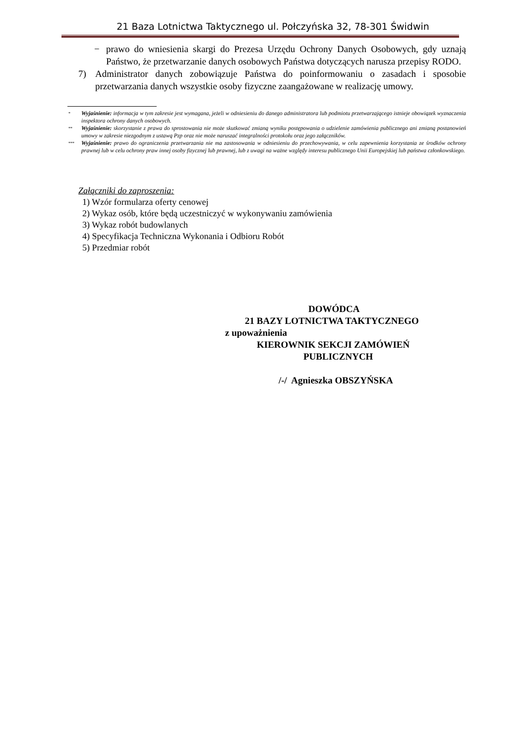21 Baza Lotnictwa Taktycznego ul. Połczyńska 32, 78-301 Świdwin
− prawo do wniesienia skargi do Prezesa Urzędu Ochrony Danych Osobowych, gdy uznają Państwo, że przetwarzanie danych osobowych Państwa dotyczących narusza przepisy RODO.
7) Administrator danych zobowiązuje Państwa do poinformowaniu o zasadach i sposobie przetwarzania danych wszystkie osoby fizyczne zaangażowane w realizację umowy.
<sup>*</sup> Wyjaśnienie: informacja w tym zakresie jest wymagana, jeżeli w odniesieniu do danego administratora lub podmiotu przetwarzającego istnieje obowiązek wyznaczenia inspektora ochrony danych osobowych.
<sup>**</sup> Wyjaśnienie: skorzystanie z prawa do sprostowania nie może skutkować zmianą wyniku postępowania o udzielenie zamówienia publicznego ani zmianą postanowień umowy w zakresie niezgodnym z ustawą Pzp oraz nie może naruszać integralności protokołu oraz jego załączników.
<sup>***</sup> Wyjaśnienie: prawo do ograniczenia przetwarzania nie ma zastosowania w odniesieniu do przechowywania, w celu zapewnienia korzystania ze środków ochrony prawnej lub w celu ochrony praw innej osoby fizycznej lub prawnej, lub z uwagi na ważne względy interesu publicznego Unii Europejskiej lub państwa członkowskiego.
Załączniki do zaproszenia:
1) Wzór formularza oferty cenowej
2) Wykaz osób, które będą uczestniczyć w wykonywaniu zamówienia
3) Wykaz robót budowlanych
4) Specyfikacja Techniczna Wykonania i Odbioru Robót
5) Przedmiar robót
DOWÓDCA
21 BAZY LOTNICTWA TAKTYCZNEGO
z upoważnienia
KIEROWNIK SEKCJI ZAMÓWIEŃ
PUBLICZNYCH
/-/ Agnieszka OBSZYŃSKA